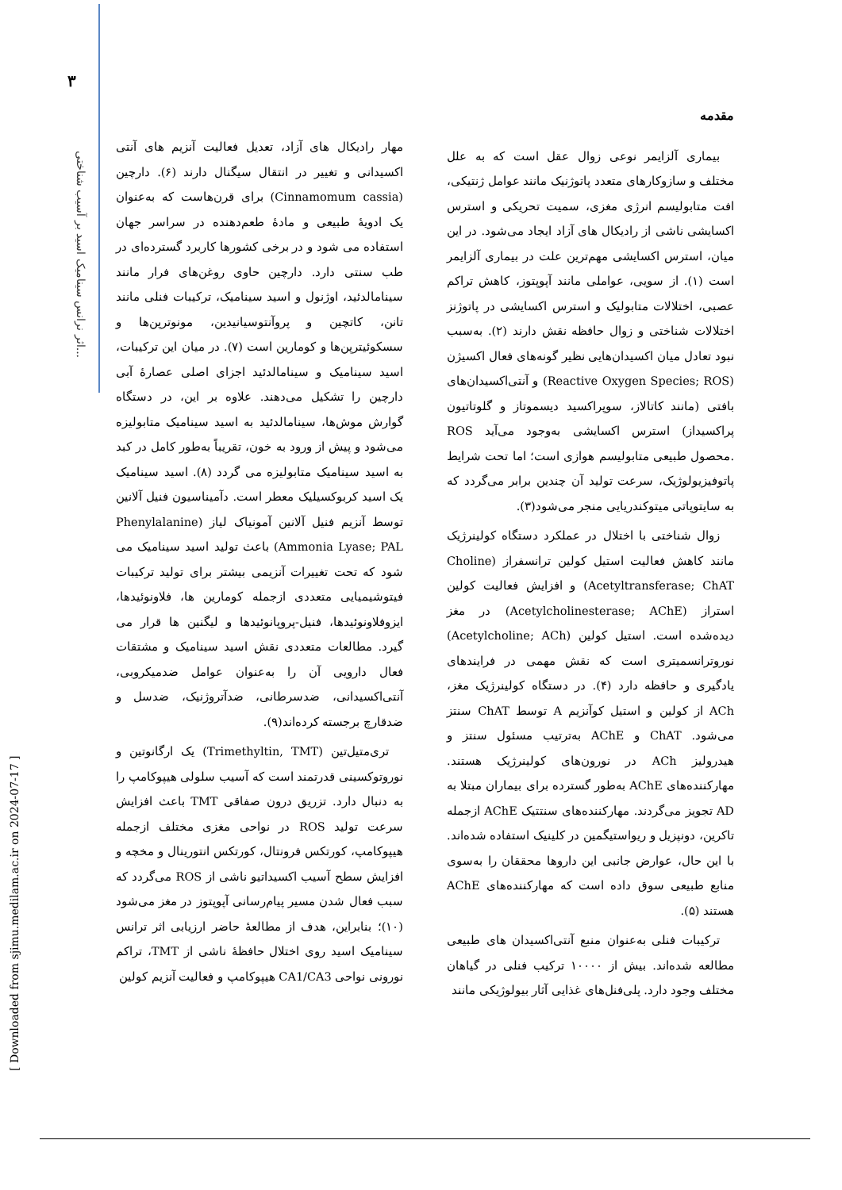۳
اثر نرانس سینامیک اسید بر آسیب شناختی...
[ Downloaded from sjimu.medilam.ac.ir on 2024-07-17 ]
مقدمه
بیماری آلزایمر نوعی زوال عقل است که به علل مختلف و سازوکارهای متعدد پاتوژنیک مانند عوامل ژنتیکی، افت متابولیسم انرژی مغزی، سمیت تحریکی و استرس اکسایشی ناشی از رادیکال های آزاد ایجاد می‌شود. در این میان، استرس اکسایشی مهم‌ترین علت در بیماری آلزایمر است (۱). از سویی، عواملی مانند آپوپتوز، کاهش تراکم عصبی، اختلالات متابولیک و استرس اکسایشی در پاتوژنز اختلالات شناختی و زوال حافظه نقش دارند (۲). به‌سبب نبود تعادل میان اکسیدان‌هایی نظیر گونه‌های فعال اکسیژن (Reactive Oxygen Species; ROS) و آنتی‌اکسیدان‌های بافتی (مانند کاتالاز، سوپراکسید دیسموتاز و گلوتاتیون پراکسیداز) استرس اکسایشی به‌وجود می‌آید ROS .محصول طبیعی متابولیسم هوازی است؛ اما تحت شرایط پاتوفیزیولوژیک، سرعت تولید آن چندین برابر می‌گردد که به سایتوپاتی میتوکندریایی منجر می‌شود(۳).
زوال شناختی با اختلال در عملکرد دستگاه کولینرژیک مانند کاهش فعالیت استیل کولین ترانسفراز (Choline Acetyltransferase; ChAT) و افزایش فعالیت کولین استراز (Acetylcholinesterase; AChE) در مغز دیده‌شده است. استیل کولین (Acetylcholine; ACh) نوروترانسمیتری است که نقش مهمی در فرایندهای یادگیری و حافظه دارد (۴). در دستگاه کولینرژیک مغز، ACh از کولین و استیل کوآنزیم A توسط ChAT سنتز می‌شود. ChAT و AChE به‌ترتیب مسئول سنتز و هیدرولیز ACh در نورون‌های کولینرژیک هستند. مهارکننده‌های AChE به‌طور گسترده برای بیماران مبتلا به AD تجویز می‌گردند. مهارکننده‌های سنتتیک AChE ازجمله تاکرین، دونپزیل و ریواستیگمین در کلینیک استفاده شده‌اند. با این حال، عوارض جانبی این داروها محققان را به‌سوی منابع طبیعی سوق داده است که مهارکننده‌های AChE هستند (۵).
ترکیبات فنلی به‌عنوان منبع آنتی‌اکسیدان های طبیعی مطالعه شده‌اند. بیش از ۱۰۰۰۰ ترکیب فنلی در گیاهان مختلف وجود دارد. پلی‌فنل‌های غذایی آثار بیولوژیکی مانند
مهار رادیکال های آزاد، تعدیل فعالیت آنزیم های آنتی اکسیدانی و تغییر در انتقال سیگنال دارند (۶). دارچین (Cinnamomum cassia) برای قرن‌هاست که به‌عنوان یک ادویهٔ طبیعی و مادهٔ طعم‌دهنده در سراسر جهان استفاده می شود و در برخی کشورها کاربرد گسترده‌ای در طب سنتی دارد. دارچین حاوی روغن‌های فرار مانند سینامالدئید، اوژنول و اسید سینامیک، ترکیبات فنلی مانند تانن، کاتچین و پروآنتوسیانیدین، مونوترپن‌ها و سسکوئیترپن‌ها و کومارین است (۷). در میان این ترکیبات، اسید سینامیک و سینامالدئید اجزای اصلی عصارهٔ آبی دارچین را تشکیل می‌دهند. علاوه بر این، در دستگاه گوارش موش‌ها، سینامالدئید به اسید سینامیک متابولیزه می‌شود و پیش از ورود به خون، تقریباً به‌طور کامل در کبد به اسید سینامیک متابولیزه می گردد (۸). اسید سینامیک یک اسید کربوکسیلیک معطر است. دآمیناسیون فنیل آلانین توسط آنزیم فنیل آلانین آمونیاک لیاز (Phenylalanine Ammonia Lyase; PAL) باعث تولید اسید سینامیک می شود که تحت تغییرات آنزیمی بیشتر برای تولید ترکیبات فیتوشیمیایی متعددی ازجمله کومارین ها، فلاونوئیدها، ایزوفلاونوئیدها، فنیل-پروپانوئیدها و لیگنین ها قرار می گیرد. مطالعات متعددی نقش اسید سینامیک و مشتقات فعال دارویی آن را به‌عنوان عوامل ضدمیکروبی، آنتی‌اکسیدانی، ضدسرطانی، ضدآتروژنیک، ضدسل و ضدقارچ برجسته کرده‌اند(۹).
تری‌متیل‌تین (Trimethyltin, TMT) یک ارگانوتین و نوروتوکسینی قدرتمند است که آسیب سلولی هیپوکامپ را به دنبال دارد. تزریق درون صفاقی TMT باعث افزایش سرعت تولید ROS در نواحی مغزی مختلف ازجمله هیپوکامپ، کورتکس فرونتال، کورتکس انتورینال و مخچه و افزایش سطح آسیب اکسیداتیو ناشی از ROS می‌گردد که سبب فعال شدن مسیر پیام‌رسانی آپوپتوز در مغز می‌شود (۱۰)؛ بنابراین، هدف از مطالعهٔ حاضر ارزیابی اثر ترانس سینامیک اسید روی اختلال حافظهٔ ناشی از TMT، تراکم نورونی نواحی CA1/CA3 هیپوکامپ و فعالیت آنزیم کولین